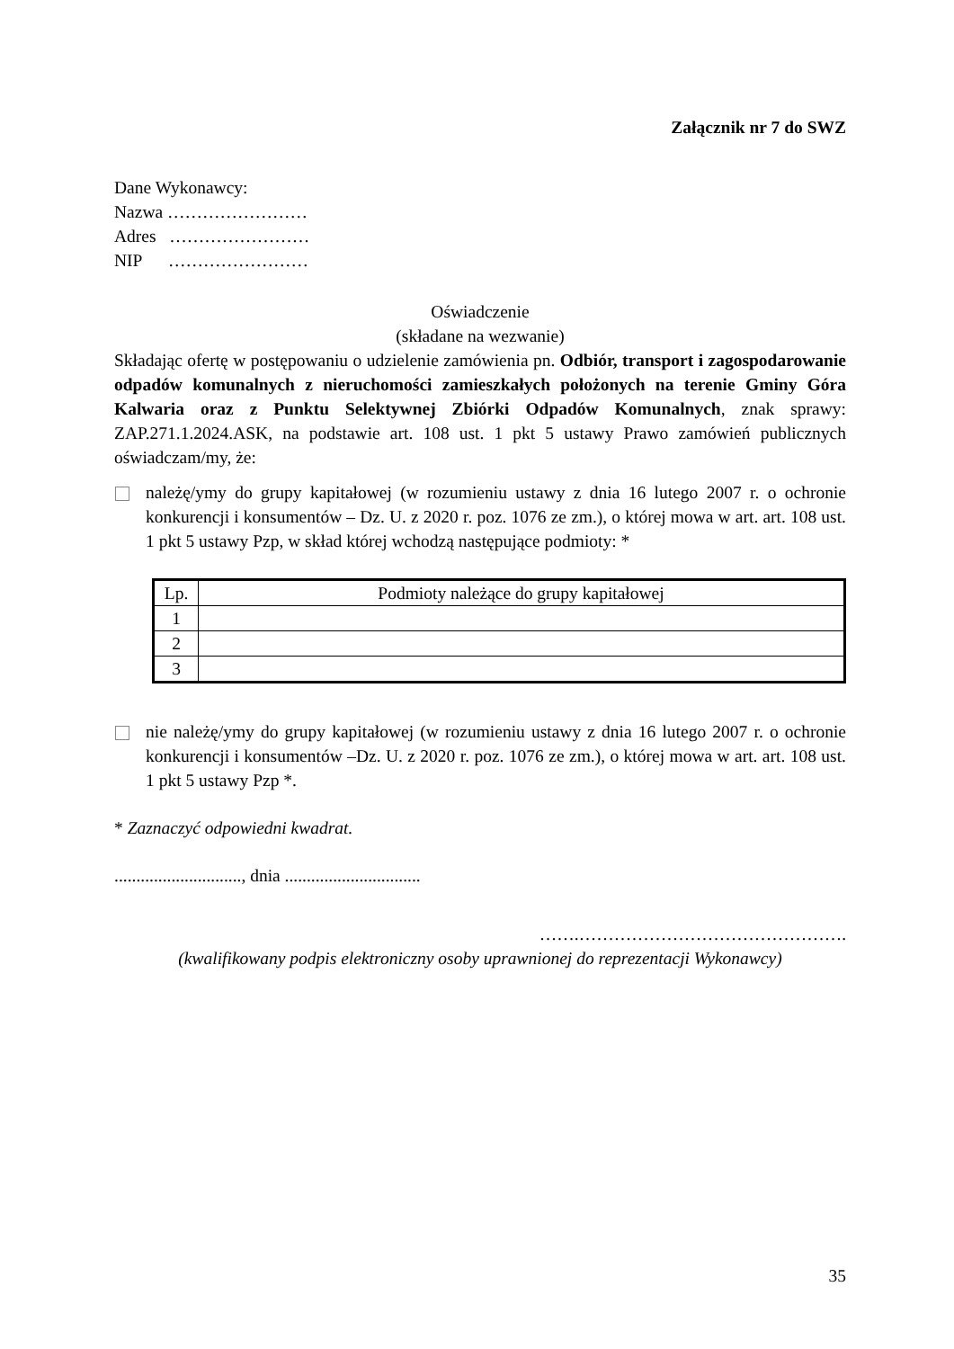Załącznik nr 7 do SWZ
Dane Wykonawcy:
Nazwa ……………………
Adres ……………………
NIP ……………………
Oświadczenie
(składane na wezwanie)
Składając ofertę w postępowaniu o udzielenie zamówienia pn. Odbiór, transport i zagospodarowanie odpadów komunalnych z nieruchomości zamieszkałych położonych na terenie Gminy Góra Kalwaria oraz z Punktu Selektywnej Zbiórki Odpadów Komunalnych, znak sprawy: ZAP.271.1.2024.ASK, na podstawie art. 108 ust. 1 pkt 5 ustawy Prawo zamówień publicznych oświadczam/my, że:
należę/ymy do grupy kapitałowej (w rozumieniu ustawy z dnia 16 lutego 2007 r. o ochronie konkurencji i konsumentów – Dz. U. z 2020 r. poz. 1076 ze zm.), o której mowa w art. art. 108 ust. 1 pkt 5 ustawy Pzp, w skład której wchodzą następujące podmioty: *
| Lp. | Podmioty należące do grupy kapitałowej |
| --- | --- |
| 1 | |
| 2 | |
| 3 | |
nie należę/ymy do grupy kapitałowej (w rozumieniu ustawy z dnia 16 lutego 2007 r. o ochronie konkurencji i konsumentów –Dz. U. z 2020 r. poz. 1076 ze zm.), o której mowa w art. art. 108 ust. 1 pkt 5 ustawy Pzp *.
* Zaznaczyć odpowiedni kwadrat.
............................., dnia ...............................
…….……………………………………….
(kwalifikowany podpis elektroniczny osoby uprawnionej do reprezentacji Wykonawcy)
35